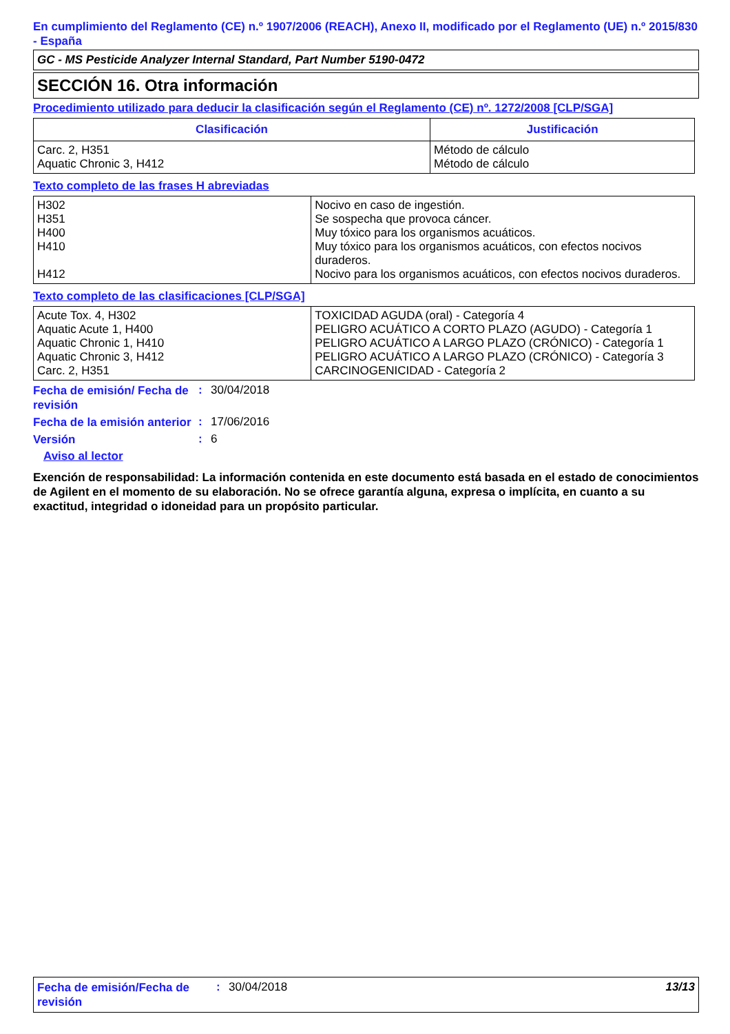En cumplimiento del Reglamento (CE) n.º 1907/2006 (REACH), Anexo II, modificado por el Reglamento (UE) n.º 2015/830 - España
GC - MS Pesticide Analyzer Internal Standard, Part Number 5190-0472
SECCIÓN 16. Otra información
Procedimiento utilizado para deducir la clasificación según el Reglamento (CE) nº. 1272/2008 [CLP/SGA]
| Clasificación | Justificación |
| --- | --- |
| Carc. 2, H351 Aquatic Chronic 3, H412 | Método de cálculo Método de cálculo |
Texto completo de las frases H abreviadas
| H302 H351 H400 H410 H412 | Nocivo en caso de ingestión. Se sospecha que provoca cáncer. Muy tóxico para los organismos acuáticos. Muy tóxico para los organismos acuáticos, con efectos nocivos duraderos. Nocivo para los organismos acuáticos, con efectos nocivos duraderos. |
Texto completo de las clasificaciones [CLP/SGA]
| Acute Tox. 4, H302 Aquatic Acute 1, H400 Aquatic Chronic 1, H410 Aquatic Chronic 3, H412 Carc. 2, H351 | TOXICIDAD AGUDA (oral) - Categoría 4 PELIGRO ACUÁTICO A CORTO PLAZO (AGUDO) - Categoría 1 PELIGRO ACUÁTICO A LARGO PLAZO (CRÓNICO) - Categoría 1 PELIGRO ACUÁTICO A LARGO PLAZO (CRÓNICO) - Categoría 3 CARCINOGENICIDAD - Categoría 2 |
Fecha de emisión/ Fecha de revisión
: 30/04/2018
Fecha de la emisión anterior
: 17/06/2016
Versión
: 6
Aviso al lector
Exención de responsabilidad: La información contenida en este documento está basada en el estado de conocimientos de Agilent en el momento de su elaboración. No se ofrece garantía alguna, expresa o implícita, en cuanto a su exactitud, integridad o idoneidad para un propósito particular.
Fecha de emisión/Fecha de revisión
: 30/04/2018 13/13